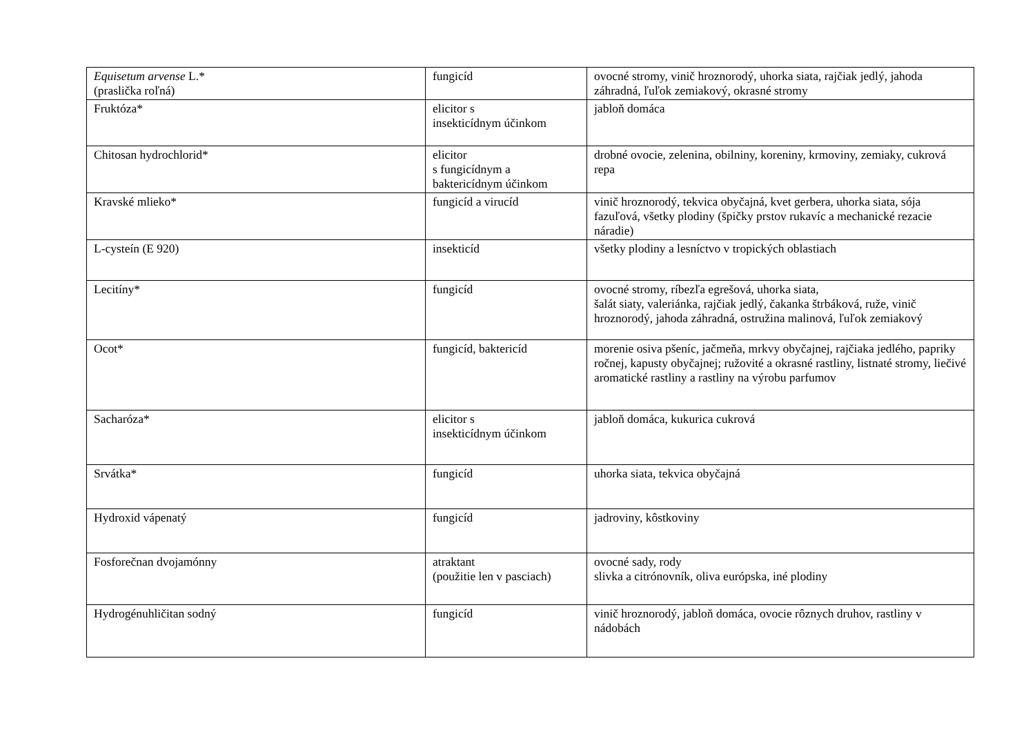| Equisetum arvense L.* (praslička roľná) | fungicíd | ovocné stromy, vinič hroznorodý, uhorka siata, rajčiak jedlý, jahoda záhradná, ľuľok zemiakový, okrasné stromy |
| Fruktóza* | elicitor s insekticídnym účinkom | jabloň domáca |
| Chitosan hydrochlorid* | elicitor s fungicídnym a baktericídnym účinkom | drobné ovocie, zelenina, obilniny, koreniny, krmoviny, zemiaky, cukrová repa |
| Kravské mlieko* | fungicíd a virucíd | vinič hroznorodý, tekvica obyčajná, kvet gerbera, uhorka siata, sója fazuľová, všetky plodiny (špičky prstov rukavíc a mechanické rezacie náradie) |
| L-cysteín (E 920) | insekticíd | všetky plodiny a lesníctvo v tropických oblastiach |
| Lecitíny* | fungicíd | ovocné stromy, ríbezľa egrešová, uhorka siata, šalát siaty, valeriánka, rajčiak jedlý, čakanka štrbáková, ruže, vinič hroznorodý, jahoda záhradná, ostružina malinová, ľuľok zemiakový |
| Ocot* | fungicíd, baktericíd | morenie osiva pšeníc, jačmeňa, mrkvy obyčajnej, rajčiaka jedlého, papriky ročnej, kapusty obyčajnej; ružovité a okrasné rastliny, listnaté stromy, liečivé aromatické rastliny a rastliny na výrobu parfumov |
| Sacharóza* | elicitor s insekticídnym účinkom | jabloň domáca, kukurica cukrová |
| Srvátka* | fungicíd | uhorka siata, tekvica obyčajná |
| Hydroxid vápenatý | fungicíd | jadroviny, kôstkoviny |
| Fosforečnan dvojamónny | atraktant (použitie len v pasciach) | ovocné sady, rody slivka a citrónovník, oliva európska, iné plodiny |
| Hydrogénuhličitan sodný | fungicíd | vinič hroznorodý, jabloň domáca, ovocie rôznych druhov, rastliny v nádobách |